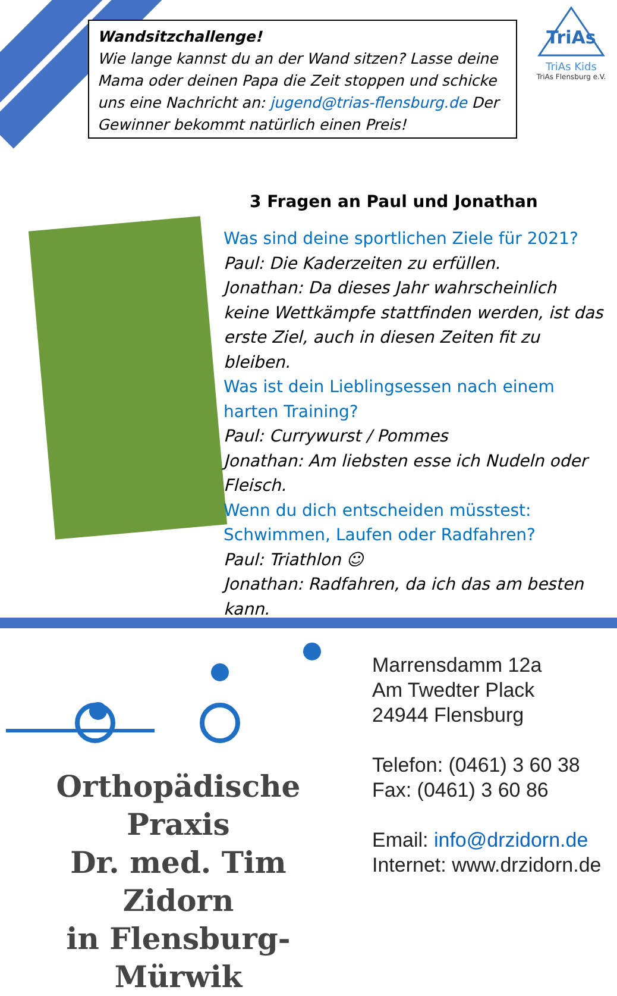Wandsitzchallenge!
Wie lange kannst du an der Wand sitzen? Lasse deine Mama oder deinen Papa die Zeit stoppen und schicke uns eine Nachricht an: jugend@trias-flensburg.de Der Gewinner bekommt natürlich einen Preis!
TriAs
TriAs Kids
TriAs Flensburg e.V.
3 Fragen an Paul und Jonathan
Was sind deine sportlichen Ziele für 2021?
Paul: Die Kaderzeiten zu erfüllen.
Jonathan: Da dieses Jahr wahrscheinlich keine Wettkämpfe stattfinden werden, ist das erste Ziel, auch in diesen Zeiten fit zu bleiben.
Was ist dein Lieblingsessen nach einem harten Training?
Paul: Currywurst / Pommes
Jonathan: Am liebsten esse ich Nudeln oder Fleisch.
Wenn du dich entscheiden müsstest: Schwimmen, Laufen oder Radfahren?
Paul: Triathlon ☺
Jonathan: Radfahren, da ich das am besten kann.
Orthopädische Praxis
Dr. med. Tim Zidorn
in Flensburg-Mürwik
Marrensdamm 12a
Am Twedter Plack
24944 Flensburg
Telefon: (0461) 3 60 38
Fax: (0461) 3 60 86
Email: info@drzidorn.de
Internet: www.drzidorn.de